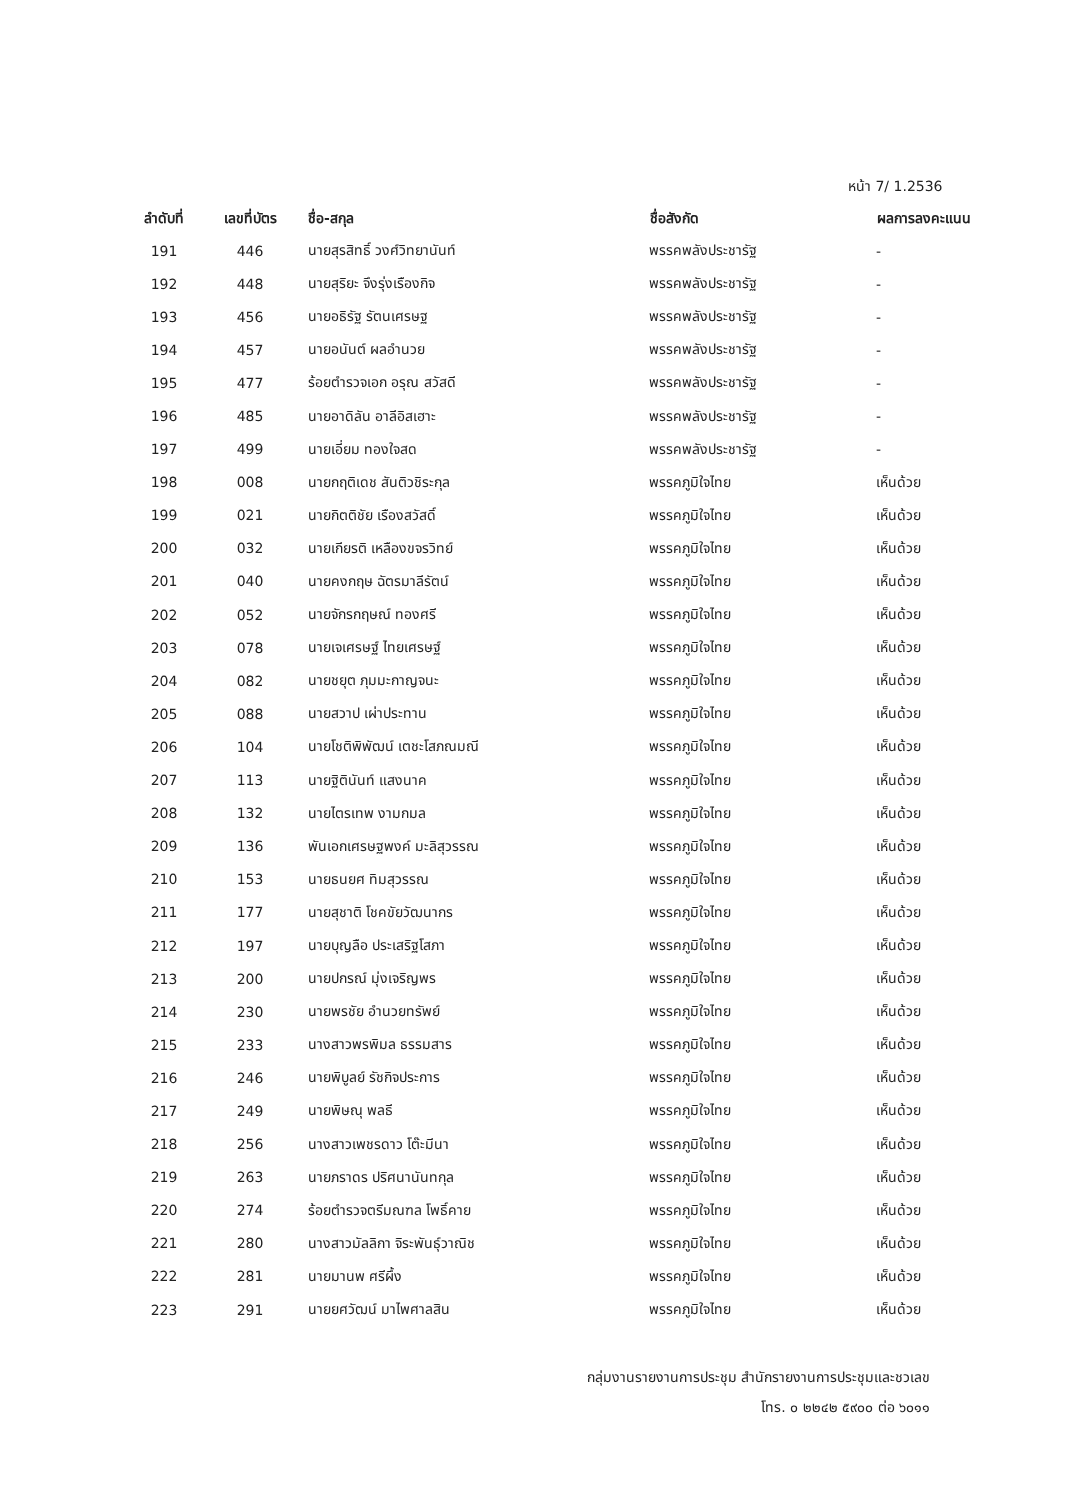หน้า 7/ 1.2536
| ลำดับที่ | เลขที่บัตร | ชื่อ-สกุล | ชื่อสังกัด | ผลการลงคะแนน |
| --- | --- | --- | --- | --- |
| 191 | 446 | นายสุรสิทธิ์ วงศ์วิทยานันท์ | พรรคพลังประชารัฐ | - |
| 192 | 448 | นายสุริยะ จึงรุ่งเรืองกิจ | พรรคพลังประชารัฐ | - |
| 193 | 456 | นายอธิรัฐ รัตนเศรษฐ | พรรคพลังประชารัฐ | - |
| 194 | 457 | นายอนันต์ ผลอำนวย | พรรคพลังประชารัฐ | - |
| 195 | 477 | ร้อยตำรวจเอก อรุณ สวัสดี | พรรคพลังประชารัฐ | - |
| 196 | 485 | นายอาดิลัน อาลีอิสเฮาะ | พรรคพลังประชารัฐ | - |
| 197 | 499 | นายเอี่ยม ทองใจสด | พรรคพลังประชารัฐ | - |
| 198 | 008 | นายกฤติเดช สันติวชิระกุล | พรรคภูมิใจไทย | เห็นด้วย |
| 199 | 021 | นายกิตติชัย เรืองสวัสดิ์ | พรรคภูมิใจไทย | เห็นด้วย |
| 200 | 032 | นายเกียรติ เหลืองขจรวิทย์ | พรรคภูมิใจไทย | เห็นด้วย |
| 201 | 040 | นายคงกฤษ ฉัตรมาลีรัตน์ | พรรคภูมิใจไทย | เห็นด้วย |
| 202 | 052 | นายจักรกฤษณ์ ทองศรี | พรรคภูมิใจไทย | เห็นด้วย |
| 203 | 078 | นายเจเศรษฐ์ ไทยเศรษฐ์ | พรรคภูมิใจไทย | เห็นด้วย |
| 204 | 082 | นายชยุต ภุมมะกาญจนะ | พรรคภูมิใจไทย | เห็นด้วย |
| 205 | 088 | นายสวาป เผ่าประทาน | พรรคภูมิใจไทย | เห็นด้วย |
| 206 | 104 | นายโชติพิพัฒน์ เตชะโสภณมณี | พรรคภูมิใจไทย | เห็นด้วย |
| 207 | 113 | นายฐิตินันท์ แสงนาค | พรรคภูมิใจไทย | เห็นด้วย |
| 208 | 132 | นายไตรเทพ งามกมล | พรรคภูมิใจไทย | เห็นด้วย |
| 209 | 136 | พันเอกเศรษฐพงค์ มะลิสุวรรณ | พรรคภูมิใจไทย | เห็นด้วย |
| 210 | 153 | นายธนยศ ทิมสุวรรณ | พรรคภูมิใจไทย | เห็นด้วย |
| 211 | 177 | นายสุชาติ โชคขัยวัฒนากร | พรรคภูมิใจไทย | เห็นด้วย |
| 212 | 197 | นายบุญลือ ประเสริฐโสภา | พรรคภูมิใจไทย | เห็นด้วย |
| 213 | 200 | นายปกรณ์ มุ่งเจริญพร | พรรคภูมิใจไทย | เห็นด้วย |
| 214 | 230 | นายพรชัย อำนวยทรัพย์ | พรรคภูมิใจไทย | เห็นด้วย |
| 215 | 233 | นางสาวพรพิมล ธรรมสาร | พรรคภูมิใจไทย | เห็นด้วย |
| 216 | 246 | นายพิบูลย์ รัชกิจประการ | พรรคภูมิใจไทย | เห็นด้วย |
| 217 | 249 | นายพิษณุ พลธี | พรรคภูมิใจไทย | เห็นด้วย |
| 218 | 256 | นางสาวเพชรดาว โต๊ะมีนา | พรรคภูมิใจไทย | เห็นด้วย |
| 219 | 263 | นายภราดร ปริศนานันทกุล | พรรคภูมิใจไทย | เห็นด้วย |
| 220 | 274 | ร้อยตำรวจตรีมณฑล โพธิ์คาย | พรรคภูมิใจไทย | เห็นด้วย |
| 221 | 280 | นางสาวมัลลิกา จิระพันธุ์วาณิช | พรรคภูมิใจไทย | เห็นด้วย |
| 222 | 281 | นายมานพ ศรีผึ้ง | พรรคภูมิใจไทย | เห็นด้วย |
| 223 | 291 | นายยศวัฒน์ มาไพศาลสิน | พรรคภูมิใจไทย | เห็นด้วย |
กลุ่มงานรายงานการประชุม สำนักรายงานการประชุมและชวเลข
โทร. ๐ ๒๒๔๒ ๕๙๐๐ ต่อ ๖๐๑๑